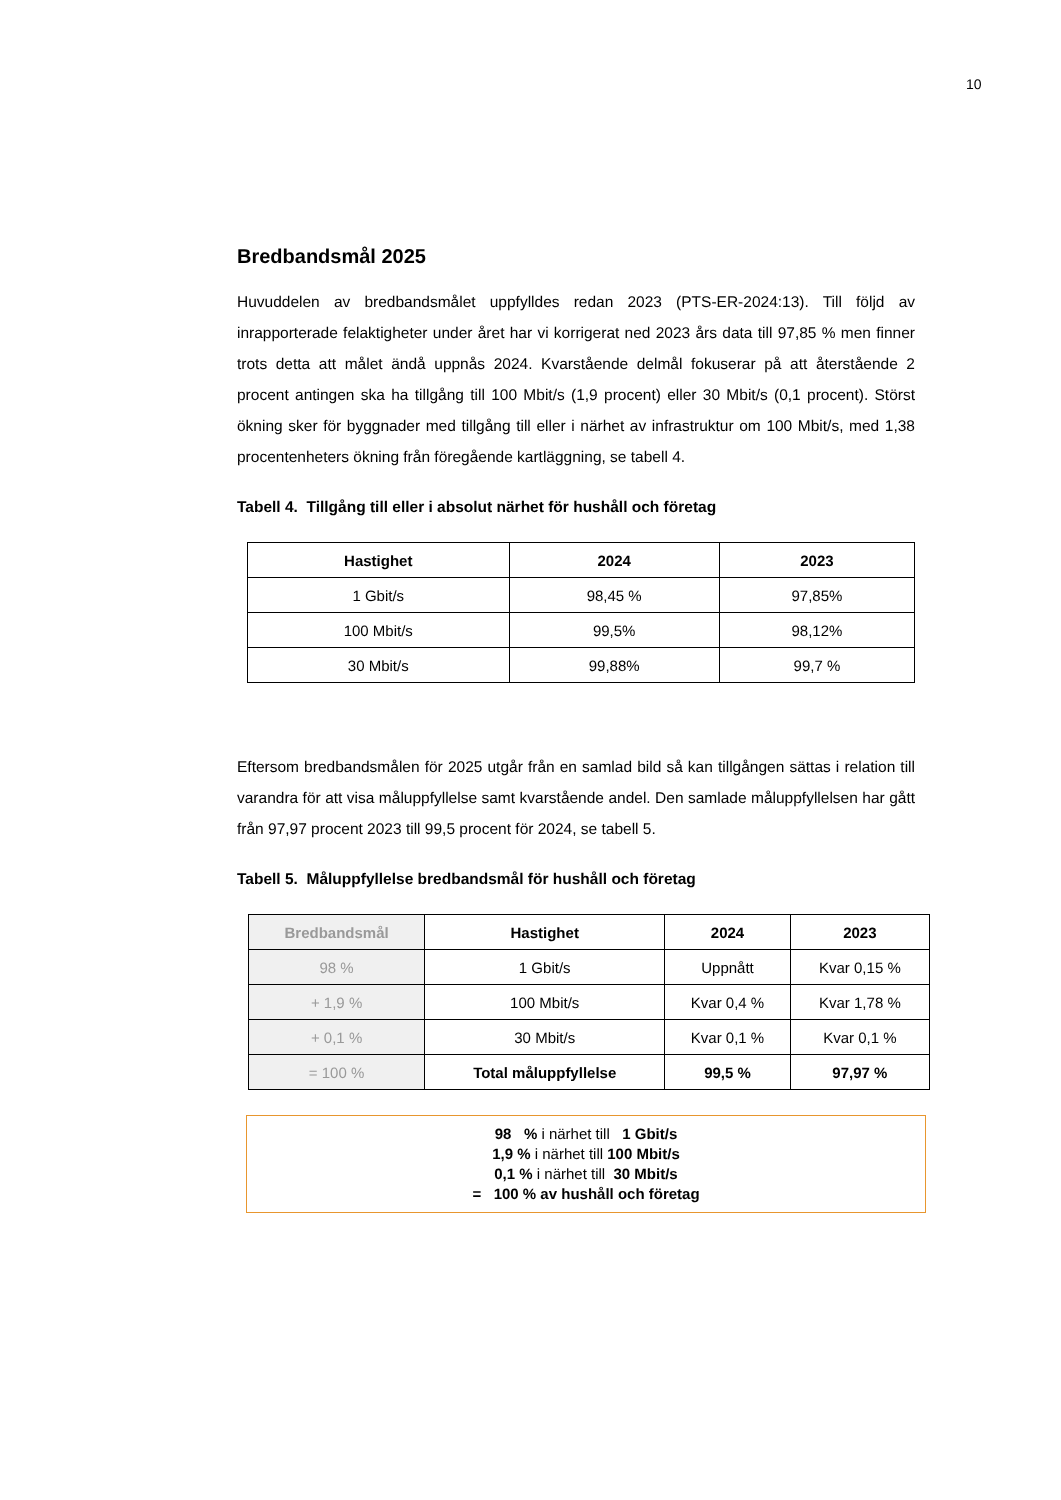10
Bredbandsmål 2025
Huvuddelen av bredbandsmålet uppfylldes redan 2023 (PTS-ER-2024:13). Till följd av inrapporterade felaktigheter under året har vi korrigerat ned 2023 års data till 97,85 % men finner trots detta att målet ändå uppnås 2024. Kvarstående delmål fokuserar på att återstående 2 procent antingen ska ha tillgång till 100 Mbit/s (1,9 procent) eller 30 Mbit/s (0,1 procent). Störst ökning sker för byggnader med tillgång till eller i närhet av infrastruktur om 100 Mbit/s, med 1,38 procentenheters ökning från föregående kartläggning, se tabell 4.
Tabell 4. Tillgång till eller i absolut närhet för hushåll och företag
| Hastighet | 2024 | 2023 |
| --- | --- | --- |
| 1 Gbit/s | 98,45 % | 97,85% |
| 100 Mbit/s | 99,5% | 98,12% |
| 30 Mbit/s | 99,88% | 99,7 % |
Eftersom bredbandsmålen för 2025 utgår från en samlad bild så kan tillgången sättas i relation till varandra för att visa måluppfyllelse samt kvarstående andel. Den samlade måluppfyllelsen har gått från 97,97 procent 2023 till 99,5 procent för 2024, se tabell 5.
Tabell 5. Måluppfyllelse bredbandsmål för hushåll och företag
| Bredbandsmål | Hastighet | 2024 | 2023 |
| --- | --- | --- | --- |
| 98 % | 1 Gbit/s | Uppnått | Kvar 0,15 % |
| + 1,9 % | 100 Mbit/s | Kvar 0,4 % | Kvar 1,78 % |
| + 0,1 % | 30 Mbit/s | Kvar 0,1 % | Kvar 0,1 % |
| = 100 % | Total måluppfyllelse | 99,5 % | 97,97 % |
98 % i närhet till 1 Gbit/s
1,9 % i närhet till 100 Mbit/s
0,1 % i närhet till 30 Mbit/s
= 100 % av hushåll och företag